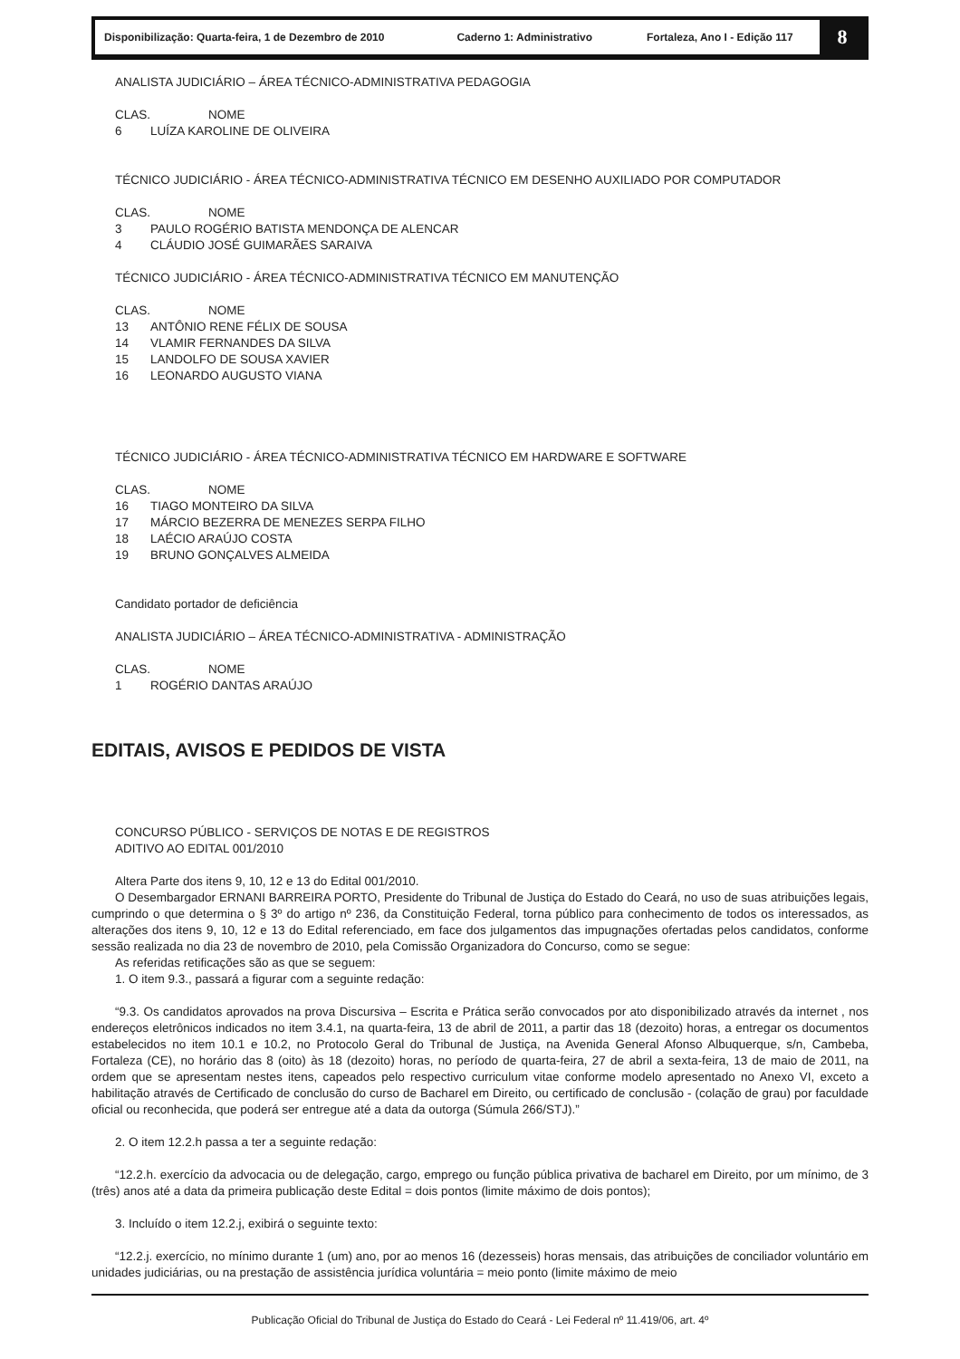Disponibilização: Quarta-feira, 1 de Dezembro de 2010
Caderno 1: Administrativo Fortaleza, Ano I - Edição 117
8
ANALISTA JUDICIÁRIO – ÁREA TÉCNICO-ADMINISTRATIVA PEDAGOGIA
CLAS. NOME
6 LUÍZA KAROLINE DE OLIVEIRA
TÉCNICO JUDICIÁRIO - ÁREA TÉCNICO-ADMINISTRATIVA TÉCNICO EM DESENHO AUXILIADO POR COMPUTADOR
CLAS. NOME
3 PAULO ROGÉRIO BATISTA MENDONÇA DE ALENCAR
4 CLÁUDIO JOSÉ GUIMARÃES SARAIVA
TÉCNICO JUDICIÁRIO - ÁREA TÉCNICO-ADMINISTRATIVA TÉCNICO EM MANUTENÇÃO
CLAS. NOME
13 ANTÔNIO RENE FÉLIX DE SOUSA
14 VLAMIR FERNANDES DA SILVA
15 LANDOLFO DE SOUSA XAVIER
16 LEONARDO AUGUSTO VIANA
TÉCNICO JUDICIÁRIO - ÁREA TÉCNICO-ADMINISTRATIVA TÉCNICO EM HARDWARE E SOFTWARE
CLAS. NOME
16 TIAGO MONTEIRO DA SILVA
17 MÁRCIO BEZERRA DE MENEZES SERPA FILHO
18 LAÉCIO ARAÚJO COSTA
19 BRUNO GONÇALVES ALMEIDA
Candidato portador de deficiência
ANALISTA JUDICIÁRIO – ÁREA TÉCNICO-ADMINISTRATIVA - ADMINISTRAÇÃO
CLAS. NOME
1 ROGÉRIO DANTAS ARAÚJO
EDITAIS, AVISOS E PEDIDOS DE VISTA
CONCURSO PÚBLICO - SERVIÇOS DE NOTAS E DE REGISTROS
ADITIVO AO EDITAL 001/2010
Altera Parte dos itens 9, 10, 12 e 13 do Edital 001/2010.
O Desembargador ERNANI BARREIRA PORTO, Presidente do Tribunal de Justiça do Estado do Ceará, no uso de suas atribuições legais, cumprindo o que determina o § 3º do artigo nº 236, da Constituição Federal, torna público para conhecimento de todos os interessados, as alterações dos itens 9, 10, 12 e 13 do Edital referenciado, em face dos julgamentos das impugnações ofertadas pelos candidatos, conforme sessão realizada no dia 23 de novembro de 2010, pela Comissão Organizadora do Concurso, como se segue:
As referidas retificações são as que se seguem:
1. O item 9.3., passará a figurar com a seguinte redação:
“9.3. Os candidatos aprovados na prova Discursiva – Escrita e Prática serão convocados por ato disponibilizado através da internet , nos endereços eletrônicos indicados no item 3.4.1, na quarta-feira, 13 de abril de 2011, a partir das 18 (dezoito) horas, a entregar os documentos estabelecidos no item 10.1 e 10.2, no Protocolo Geral do Tribunal de Justiça, na Avenida General Afonso Albuquerque, s/n, Cambeba, Fortaleza (CE), no horário das 8 (oito) às 18 (dezoito) horas, no período de quarta-feira, 27 de abril a sexta-feira, 13 de maio de 2011, na ordem que se apresentam nestes itens, capeados pelo respectivo curriculum vitae conforme modelo apresentado no Anexo VI, exceto a habilitação através de Certificado de conclusão do curso de Bacharel em Direito, ou certificado de conclusão - (colação de grau) por faculdade oficial ou reconhecida, que poderá ser entregue até a data da outorga (Súmula 266/STJ).”
2. O item 12.2.h passa a ter a seguinte redação:
“12.2.h. exercício da advocacia ou de delegação, cargo, emprego ou função pública privativa de bacharel em Direito, por um mínimo, de 3 (três) anos até a data da primeira publicação deste Edital = dois pontos (limite máximo de dois pontos);
3. Incluído o item 12.2.j, exibirá o seguinte texto:
“12.2.j. exercício, no mínimo durante 1 (um) ano, por ao menos 16 (dezesseis) horas mensais, das atribuições de conciliador voluntário em unidades judiciárias, ou na prestação de assistência jurídica voluntária = meio ponto (limite máximo de meio
Publicação Oficial do Tribunal de Justiça do Estado do Ceará - Lei Federal nº 11.419/06, art. 4º